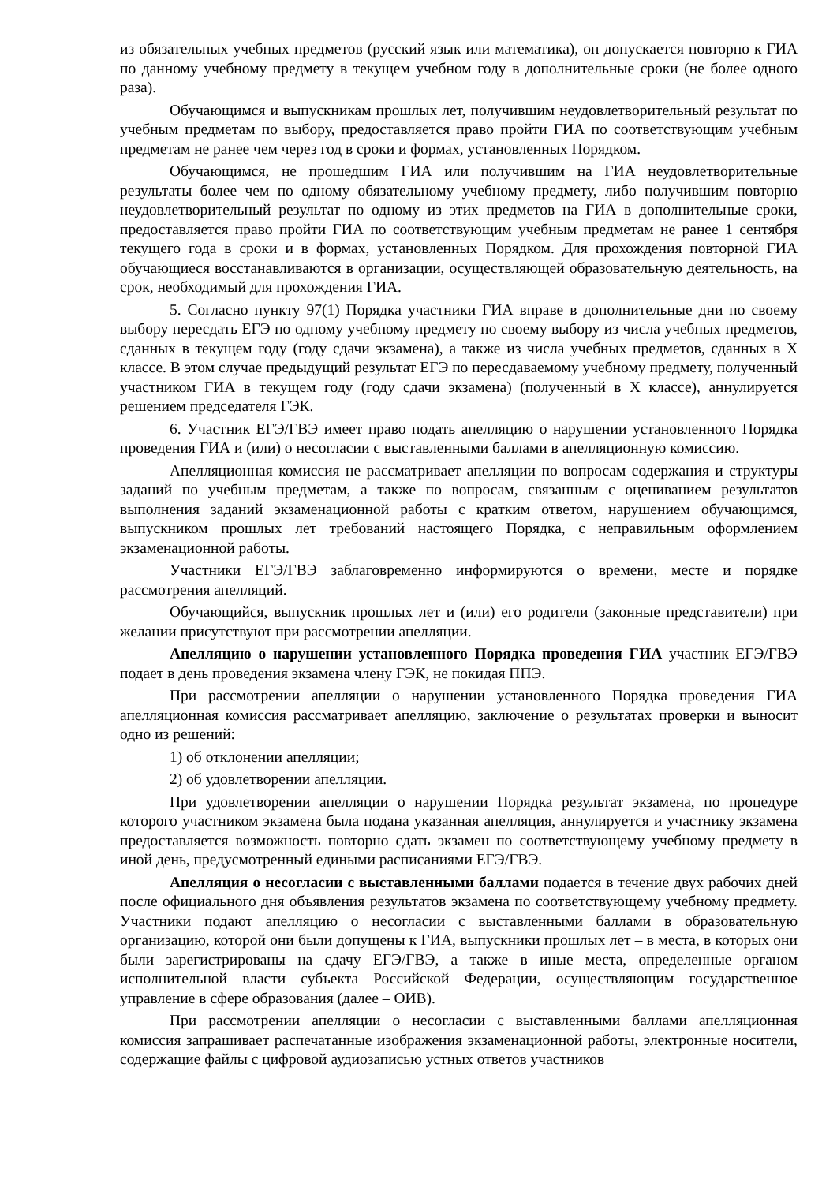из обязательных учебных предметов (русский язык или математика), он допускается повторно к ГИА по данному учебному предмету в текущем учебном году в дополнительные сроки (не более одного раза).
Обучающимся и выпускникам прошлых лет, получившим неудовлетворительный результат по учебным предметам по выбору, предоставляется право пройти ГИА по соответствующим учебным предметам не ранее чем через год в сроки и формах, установленных Порядком.
Обучающимся, не прошедшим ГИА или получившим на ГИА неудовлетворительные результаты более чем по одному обязательному учебному предмету, либо получившим повторно неудовлетворительный результат по одному из этих предметов на ГИА в дополнительные сроки, предоставляется право пройти ГИА по соответствующим учебным предметам не ранее 1 сентября текущего года в сроки и в формах, установленных Порядком. Для прохождения повторной ГИА обучающиеся восстанавливаются в организации, осуществляющей образовательную деятельность, на срок, необходимый для прохождения ГИА.
5. Согласно пункту 97(1) Порядка участники ГИА вправе в дополнительные дни по своему выбору пересдать ЕГЭ по одному учебному предмету по своему выбору из числа учебных предметов, сданных в текущем году (году сдачи экзамена), а также из числа учебных предметов, сданных в X классе. В этом случае предыдущий результат ЕГЭ по пересдаваемому учебному предмету, полученный участником ГИА в текущем году (году сдачи экзамена) (полученный в X классе), аннулируется решением председателя ГЭК.
6. Участник ЕГЭ/ГВЭ имеет право подать апелляцию о нарушении установленного Порядка проведения ГИА и (или) о несогласии с выставленными баллами в апелляционную комиссию.
Апелляционная комиссия не рассматривает апелляции по вопросам содержания и структуры заданий по учебным предметам, а также по вопросам, связанным с оцениванием результатов выполнения заданий экзаменационной работы с кратким ответом, нарушением обучающимся, выпускником прошлых лет требований настоящего Порядка, с неправильным оформлением экзаменационной работы.
Участники ЕГЭ/ГВЭ заблаговременно информируются о времени, месте и порядке рассмотрения апелляций.
Обучающийся, выпускник прошлых лет и (или) его родители (законные представители) при желании присутствуют при рассмотрении апелляции.
Апелляцию о нарушении установленного Порядка проведения ГИА участник ЕГЭ/ГВЭ подает в день проведения экзамена члену ГЭК, не покидая ППЭ.
При рассмотрении апелляции о нарушении установленного Порядка проведения ГИА апелляционная комиссия рассматривает апелляцию, заключение о результатах проверки и выносит одно из решений:
1) об отклонении апелляции;
2) об удовлетворении апелляции.
При удовлетворении апелляции о нарушении Порядка результат экзамена, по процедуре которого участником экзамена была подана указанная апелляция, аннулируется и участнику экзамена предоставляется возможность повторно сдать экзамен по соответствующему учебному предмету в иной день, предусмотренный едиными расписаниями ЕГЭ/ГВЭ.
Апелляция о несогласии с выставленными баллами подается в течение двух рабочих дней после официального дня объявления результатов экзамена по соответствующему учебному предмету. Участники подают апелляцию о несогласии с выставленными баллами в образовательную организацию, которой они были допущены к ГИА, выпускники прошлых лет – в места, в которых они были зарегистрированы на сдачу ЕГЭ/ГВЭ, а также в иные места, определенные органом исполнительной власти субъекта Российской Федерации, осуществляющим государственное управление в сфере образования (далее – ОИВ).
При рассмотрении апелляции о несогласии с выставленными баллами апелляционная комиссия запрашивает распечатанные изображения экзаменационной работы, электронные носители, содержащие файлы с цифровой аудиозаписью устных ответов участников